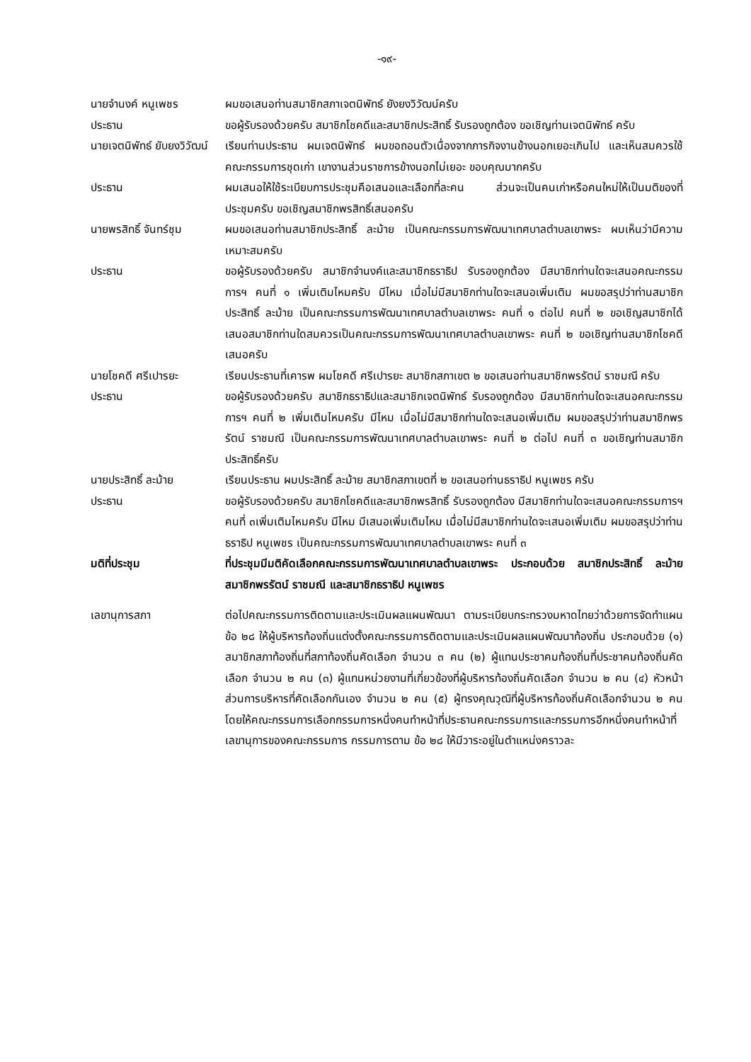-๑๙-
นายจำนงค์ หนูเพชร ผมขอเสนอท่านสมาชิกสภาเจตนิพัทธ์ ยังยงวิวัฒน์ครับ
ประธาน ขอผู้รับรองด้วยครับ สมาชิกโชคดีและสมาชิกประสิทธิ์ รับรองถูกต้อง ขอเชิญท่านเจตนิพัทธ์ ครับ
นายเจตนิพัทธ์ ยับยงวิวัฒน์
เรียนท่านประธาน ผมเจตนิพัทธ์ ผมขอถอนตัวเนื่องจากภารกิจงานข้างนอกเยอะเกินไป และเห็นสมควรใช้คณะกรรมการชุดเก่า เขางานส่วนราชการข้างนอกไม่เยอะ ขอบคุณมากครับ
ประธาน ผมเสนอให้ใช้ระเบียบการประชุมคือเสนอและเลือกที่ละคน ส่วนจะเป็นคนเก่าหรือคนใหม่ให้เป็นมติของที่ประชุมครับ ขอเชิญสมาชิกพรสิทธิ์เสนอครับ
นายพรสิทธิ์ จันทร์ชุม
ผมขอเสนอท่านสมาชิกประสิทธิ์ ละม้าย เป็นคณะกรรมการพัฒนาเทศบาลตำบลเขาพระ ผมเห็นว่ามีความเหมาะสมครับ
ประธาน ขอผู้รับรองด้วยครับ สมาชิกจำนงค์และสมาชิกธราธิป รับรองถูกต้อง มีสมาชิกท่านใดจะเสนอคณะกรรมการฯ คนที่ ๑ เพิ่มเติมไหมครับ มีไหม เมื่อไม่มีสมาชิกท่านใดจะเสนอเพิ่มเติม ผมขอสรุปว่าท่านสมาชิกประสิทธิ์ ละม้าย เป็นคณะกรรมการพัฒนาเทศบาลตำบลเขาพระ คนที่ ๑ ต่อไป คนที่ ๒ ขอเชิญสมาชิกได้เสนอสมาชิกท่านใดสมควรเป็นคณะกรรมการพัฒนาเทศบาลตำบลเขาพระ คนที่ ๒ ขอเชิญท่านสมาชิกโชคดีเสนอครับ
นายโชคดี ศรีเปารยะ เรียนประธานที่เคารพ ผมโชคดี ศรีเปารยะ สมาชิกสภาเขต ๒ ขอเสนอท่านสมาชิกพรรัตน์ ราชมณี ครับ
ประธาน ขอผู้รับรองด้วยครับ สมาชิกธราธิปและสมาชิกเจตนิพัทธ์ รับรองถูกต้อง มีสมาชิกท่านใดจะเสนอคณะกรรมการฯ คนที่ ๒ เพิ่มเติมไหมครับ มีไหม เมื่อไม่มีสมาชิกท่านใดจะเสนอเพิ่มเติม ผมขอสรุปว่าท่านสมาชิกพรรัตน์ ราชมณี เป็นคณะกรรมการพัฒนาเทศบาลตำบลเขาพระ คนที่ ๒ ต่อไป คนที่ ๓ ขอเชิญท่านสมาชิกประสิทธิ์ครับ
นายประสิทธิ์ ละม้าย เรียนประธาน ผมประสิทธิ์ ละม้าย สมาชิกสภาเขตที่ ๒ ขอเสนอท่านธราธิป หนูเพชร ครับ
ประธาน ขอผู้รับรองด้วยครับ สมาชิกโชคดีและสมาชิกพรสิทธิ์ รับรองถูกต้อง มีสมาชิกท่านใดจะเสนอคณะกรรมการฯ คนที่ ๓เพิ่มเติมไหมครับ มีไหม มีเสนอเพิ่มเติมไหม เมื่อไม่มีสมาชิกท่านใดจะเสนอเพิ่มเติม ผมขอสรุปว่าท่านธราธิป หนูเพชร เป็นคณะกรรมการพัฒนาเทศบาลตำบลเขาพระ คนที่ ๓
มติที่ประชุม ที่ประชุมมีมติคัดเลือกคณะกรรมการพัฒนาเทศบาลตำบลเขาพระ ประกอบด้วย สมาชิกประสิทธิ์ ละม้าย สมาชิกพรรัตน์ ราชมณี และสมาชิกธราธิป หนูเพชร
เลขานุการสภา ต่อไปคณะกรรมการติดตามและประเมินผลแผนพัฒนา ตามระเบียบกระทรวงมหาดไทยว่าด้วยการจัดทำแผน ข้อ ๒๘ ให้ผู้บริหารท้องถิ่นแต่งตั้งคณะกรรมการติดตามและประเมินผลแผนพัฒนาท้องถิ่น ประกอบด้วย (๑) สมาชิกสภาท้องถิ่นที่สภาท้องถิ่นคัดเลือก จำนวน ๓ คน (๒) ผู้แทนประชาคมท้องถิ่นที่ประชาคมท้องถิ่นคัดเลือก จำนวน ๒ คน (๓) ผู้แทนหน่วยงานที่เกี่ยวข้องที่ผู้บริหารท้องถิ่นคัดเลือก จำนวน ๒ คน (๔) หัวหน้าส่วนการบริหารที่คัดเลือกกันเอง จำนวน ๒ คน (๕) ผู้ทรงคุณวุฒิที่ผู้บริหารท้องถิ่นคัดเลือกจำนวน ๒ คน โดยให้คณะกรรมการเลือกกรรมการหนึ่งคนทำหน้าที่ประธานคณะกรรมการและกรรมการอีกหนึ่งคนทำหน้าที่เลขานุการของคณะกรรมการ กรรมการตาม ข้อ ๒๘ ให้มีวาระอยู่ในตำแหน่งคราวละ